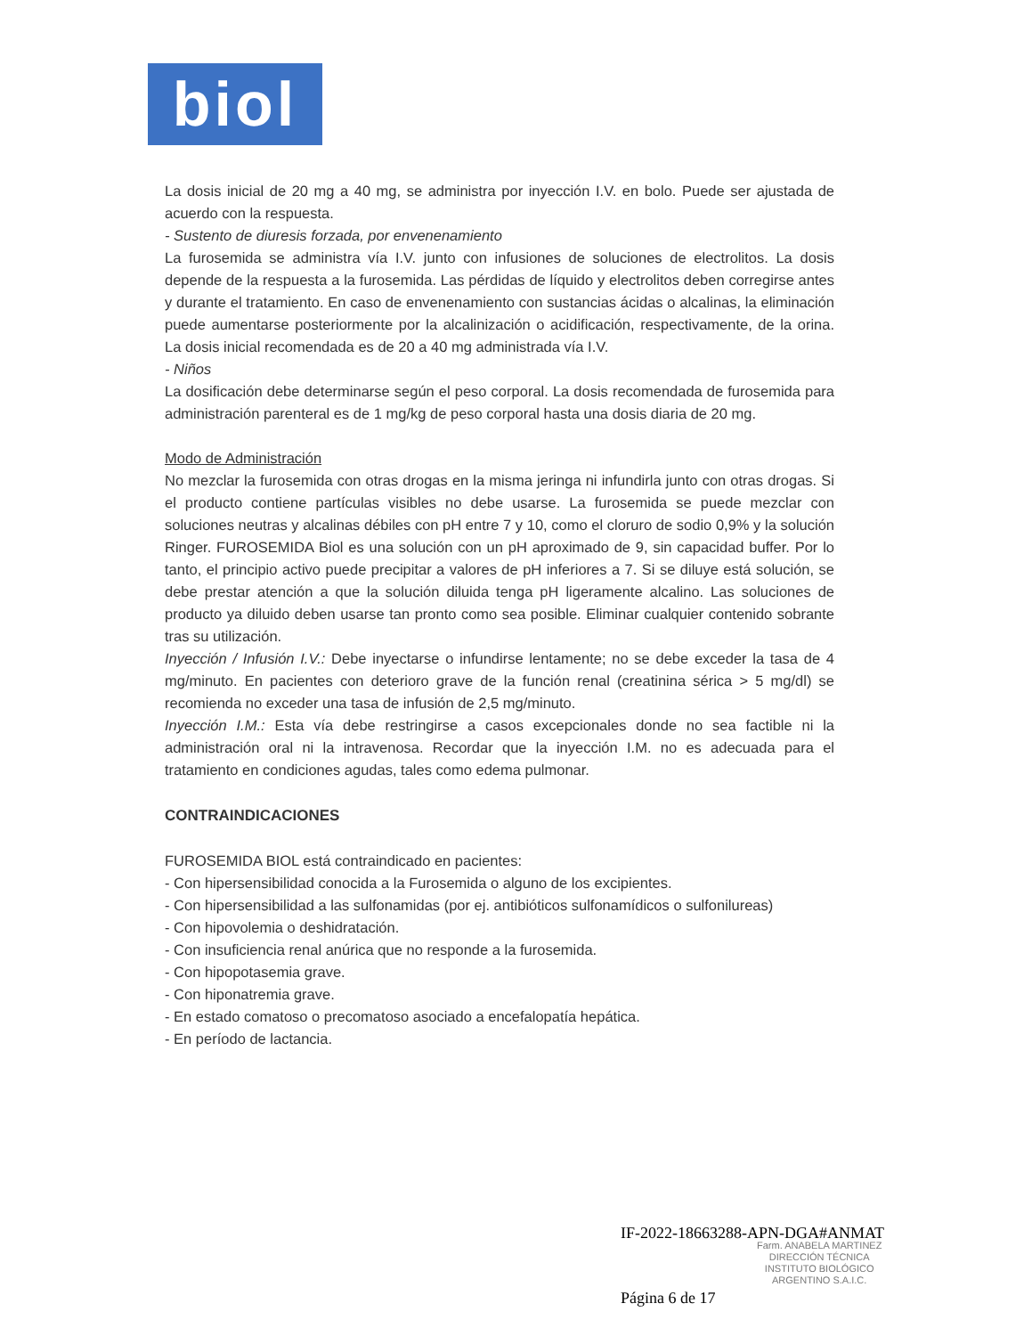biol
La dosis inicial de 20 mg a 40 mg, se administra por inyección I.V. en bolo. Puede ser ajustada de acuerdo con la respuesta.
- Sustento de diuresis forzada, por envenenamiento
La furosemida se administra vía I.V. junto con infusiones de soluciones de electrolitos. La dosis depende de la respuesta a la furosemida. Las pérdidas de líquido y electrolitos deben corregirse antes y durante el tratamiento. En caso de envenenamiento con sustancias ácidas o alcalinas, la eliminación puede aumentarse posteriormente por la alcalinización o acidificación, respectivamente, de la orina. La dosis inicial recomendada es de 20 a 40 mg administrada vía I.V.
- Niños
La dosificación debe determinarse según el peso corporal. La dosis recomendada de furosemida para administración parenteral es de 1 mg/kg de peso corporal hasta una dosis diaria de 20 mg.
Modo de Administración
No mezclar la furosemida con otras drogas en la misma jeringa ni infundirla junto con otras drogas. Si el producto contiene partículas visibles no debe usarse. La furosemida se puede mezclar con soluciones neutras y alcalinas débiles con pH entre 7 y 10, como el cloruro de sodio 0,9% y la solución Ringer. FUROSEMIDA Biol es una solución con un pH aproximado de 9, sin capacidad buffer. Por lo tanto, el principio activo puede precipitar a valores de pH inferiores a 7. Si se diluye está solución, se debe prestar atención a que la solución diluida tenga pH ligeramente alcalino. Las soluciones de producto ya diluido deben usarse tan pronto como sea posible. Eliminar cualquier contenido sobrante tras su utilización.
Inyección / Infusión I.V.: Debe inyectarse o infundirse lentamente; no se debe exceder la tasa de 4 mg/minuto. En pacientes con deterioro grave de la función renal (creatinina sérica > 5 mg/dl) se recomienda no exceder una tasa de infusión de 2,5 mg/minuto.
Inyección I.M.: Esta vía debe restringirse a casos excepcionales donde no sea factible ni la administración oral ni la intravenosa. Recordar que la inyección I.M. no es adecuada para el tratamiento en condiciones agudas, tales como edema pulmonar.
CONTRAINDICACIONES
FUROSEMIDA BIOL está contraindicado en pacientes:
- Con hipersensibilidad conocida a la Furosemida o alguno de los excipientes.
- Con hipersensibilidad a las sulfonamidas (por ej. antibióticos sulfonamídicos o sulfonilureas)
- Con hipovolemia o deshidratación.
- Con insuficiencia renal anúrica que no responde a la furosemida.
- Con hipopotasemia grave.
- Con hiponatremia grave.
- En estado comatoso o precomatoso asociado a encefalopatía hepática.
- En período de lactancia.
IF-2022-18663288-APN-DGA#ANMAT
Farm. ANABELA MARTINEZ
DIRECCIÓN TÉCNICA
INSTITUTO BIOLÓGICO
ARGENTINO S.A.I.C.
Página 6 de 17